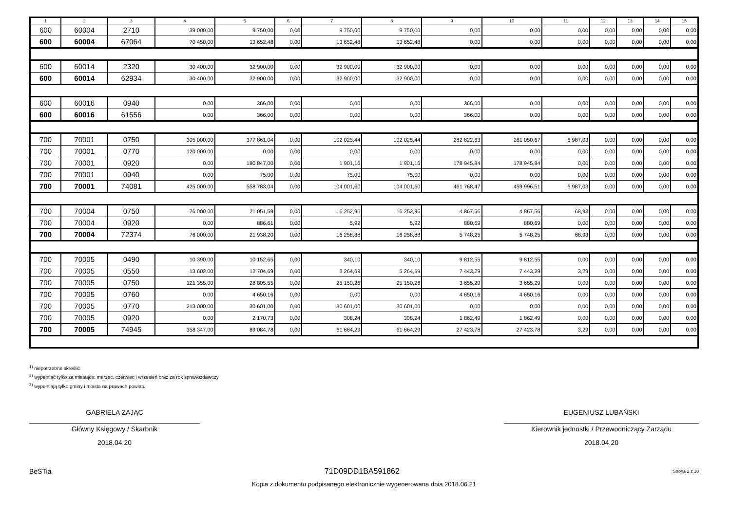| 1 | 2 | 3 | 4 | 5 | 6 | 7 | 8 | 9 | 10 | 11 | 12 | 13 | 14 | 15 |
| --- | --- | --- | --- | --- | --- | --- | --- | --- | --- | --- | --- | --- | --- | --- |
| 600 | 60004 | 2710 | 39 000,00 | 9 750,00 | 0,00 | 9 750,00 | 9 750,00 | 0,00 | 0,00 | 0,00 | 0,00 | 0,00 | 0,00 | 0,00 |
| 600 | 60004 | 67064 | 70 450,00 | 13 652,48 | 0,00 | 13 652,48 | 13 652,48 | 0,00 | 0,00 | 0,00 | 0,00 | 0,00 | 0,00 | 0,00 |
| 600 | 60014 | 2320 | 30 400,00 | 32 900,00 | 0,00 | 32 900,00 | 32 900,00 | 0,00 | 0,00 | 0,00 | 0,00 | 0,00 | 0,00 | 0,00 |
| 600 | 60014 | 62934 | 30 400,00 | 32 900,00 | 0,00 | 32 900,00 | 32 900,00 | 0,00 | 0,00 | 0,00 | 0,00 | 0,00 | 0,00 | 0,00 |
| 600 | 60016 | 0940 | 0,00 | 366,00 | 0,00 | 0,00 | 0,00 | 366,00 | 0,00 | 0,00 | 0,00 | 0,00 | 0,00 | 0,00 |
| 600 | 60016 | 61556 | 0,00 | 366,00 | 0,00 | 0,00 | 0,00 | 366,00 | 0,00 | 0,00 | 0,00 | 0,00 | 0,00 | 0,00 |
| 700 | 70001 | 0750 | 305 000,00 | 377 861,04 | 0,00 | 102 025,44 | 102 025,44 | 282 822,63 | 281 050,67 | 6 987,03 | 0,00 | 0,00 | 0,00 | 0,00 |
| 700 | 70001 | 0770 | 120 000,00 | 0,00 | 0,00 | 0,00 | 0,00 | 0,00 | 0,00 | 0,00 | 0,00 | 0,00 | 0,00 | 0,00 |
| 700 | 70001 | 0920 | 0,00 | 180 847,00 | 0,00 | 1 901,16 | 1 901,16 | 178 945,84 | 178 945,84 | 0,00 | 0,00 | 0,00 | 0,00 | 0,00 |
| 700 | 70001 | 0940 | 0,00 | 75,00 | 0,00 | 75,00 | 75,00 | 0,00 | 0,00 | 0,00 | 0,00 | 0,00 | 0,00 | 0,00 |
| 700 | 70001 | 74081 | 425 000,00 | 558 783,04 | 0,00 | 104 001,60 | 104 001,60 | 461 768,47 | 459 996,51 | 6 987,03 | 0,00 | 0,00 | 0,00 | 0,00 |
| 700 | 70004 | 0750 | 76 000,00 | 21 051,59 | 0,00 | 16 252,96 | 16 252,96 | 4 867,56 | 4 867,56 | 68,93 | 0,00 | 0,00 | 0,00 | 0,00 |
| 700 | 70004 | 0920 | 0,00 | 886,61 | 0,00 | 5,92 | 5,92 | 880,69 | 880,69 | 0,00 | 0,00 | 0,00 | 0,00 | 0,00 |
| 700 | 70004 | 72374 | 76 000,00 | 21 938,20 | 0,00 | 16 258,88 | 16 258,88 | 5 748,25 | 5 748,25 | 68,93 | 0,00 | 0,00 | 0,00 | 0,00 |
| 700 | 70005 | 0490 | 10 390,00 | 10 152,65 | 0,00 | 340,10 | 340,10 | 9 812,55 | 9 812,55 | 0,00 | 0,00 | 0,00 | 0,00 | 0,00 |
| 700 | 70005 | 0550 | 13 602,00 | 12 704,69 | 0,00 | 5 264,69 | 5 264,69 | 7 443,29 | 7 443,29 | 3,29 | 0,00 | 0,00 | 0,00 | 0,00 |
| 700 | 70005 | 0750 | 121 355,00 | 28 805,55 | 0,00 | 25 150,26 | 25 150,26 | 3 655,29 | 3 655,29 | 0,00 | 0,00 | 0,00 | 0,00 | 0,00 |
| 700 | 70005 | 0760 | 0,00 | 4 650,16 | 0,00 | 0,00 | 0,00 | 4 650,16 | 4 650,16 | 0,00 | 0,00 | 0,00 | 0,00 | 0,00 |
| 700 | 70005 | 0770 | 213 000,00 | 30 601,00 | 0,00 | 30 601,00 | 30 601,00 | 0,00 | 0,00 | 0,00 | 0,00 | 0,00 | 0,00 | 0,00 |
| 700 | 70005 | 0920 | 0,00 | 2 170,73 | 0,00 | 308,24 | 308,24 | 1 862,49 | 1 862,49 | 0,00 | 0,00 | 0,00 | 0,00 | 0,00 |
| 700 | 70005 | 74945 | 358 347,00 | 89 084,78 | 0,00 | 61 664,29 | 61 664,29 | 27 423,78 | 27 423,78 | 3,29 | 0,00 | 0,00 | 0,00 | 0,00 |
<sup>1)</sup> niepotrzebne skreślić
<sup>2)</sup> wypełniać tylko za miesiące: marzec, czerwiec i wrzesień oraz za rok sprawozdawczy
<sup>3)</sup> wypełniają tylko gminy i miasta na prawach powiatu
GABRIELA ZAJĄC
Główny Księgowy / Skarbnik
2018.04.20
EUGENIUSZ LUBAŃSKI
Kierownik jednostki / Przewodniczący Zarządu
2018.04.20
BeSTia 71D09DD1BA591862 Strona 2 z 10
Kopia z dokumentu podpisanego elektronicznie wygenerowana dnia 2018.06.21